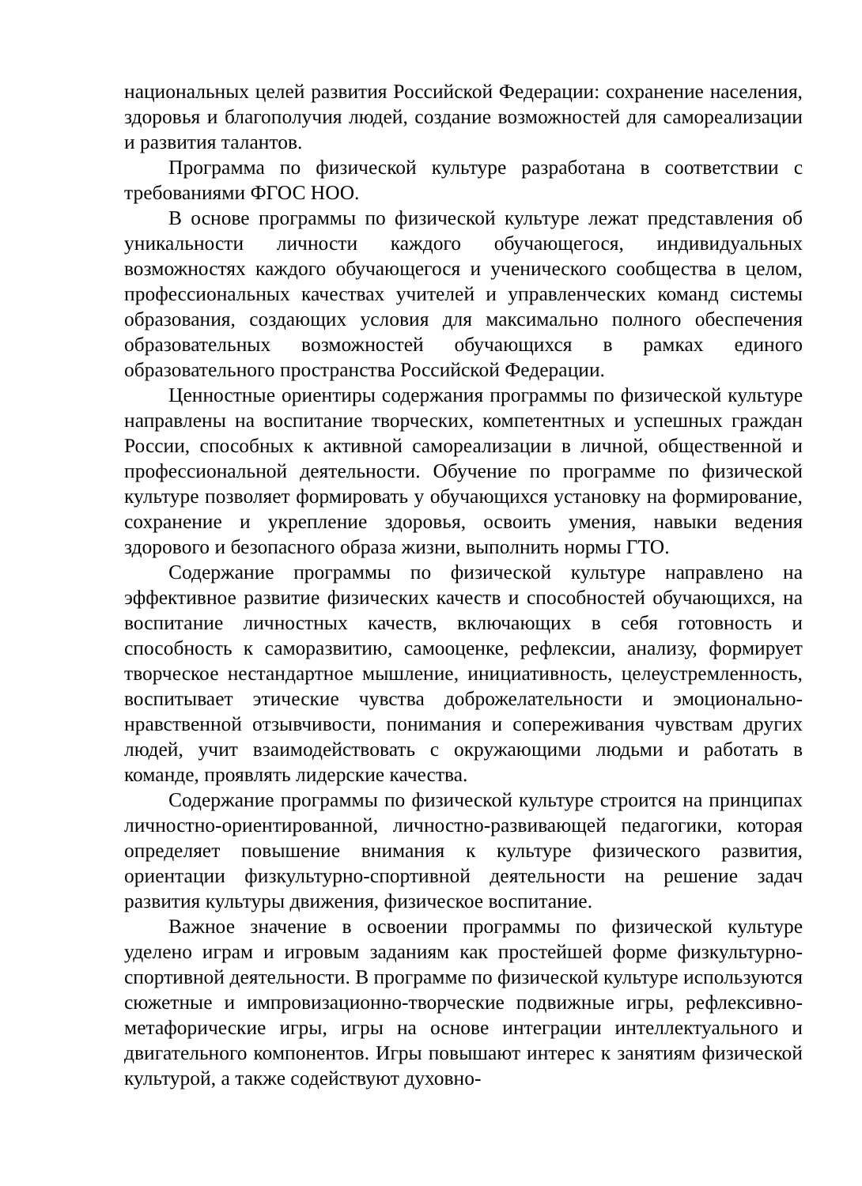национальных целей развития Российской Федерации: сохранение населения, здоровья и благополучия людей, создание возможностей для самореализации и развития талантов.
Программа по физической культуре разработана в соответствии с требованиями ФГОС НОО.
В основе программы по физической культуре лежат представления об уникальности личности каждого обучающегося, индивидуальных возможностях каждого обучающегося и ученического сообщества в целом, профессиональных качествах учителей и управленческих команд системы образования, создающих условия для максимально полного обеспечения образовательных возможностей обучающихся в рамках единого образовательного пространства Российской Федерации.
Ценностные ориентиры содержания программы по физической культуре направлены на воспитание творческих, компетентных и успешных граждан России, способных к активной самореализации в личной, общественной и профессиональной деятельности. Обучение по программе по физической культуре позволяет формировать у обучающихся установку на формирование, сохранение и укрепление здоровья, освоить умения, навыки ведения здорового и безопасного образа жизни, выполнить нормы ГТО.
Содержание программы по физической культуре направлено на эффективное развитие физических качеств и способностей обучающихся, на воспитание личностных качеств, включающих в себя готовность и способность к саморазвитию, самооценке, рефлексии, анализу, формирует творческое нестандартное мышление, инициативность, целеустремленность, воспитывает этические чувства доброжелательности и эмоционально-нравственной отзывчивости, понимания и сопереживания чувствам других людей, учит взаимодействовать с окружающими людьми и работать в команде, проявлять лидерские качества.
Содержание программы по физической культуре строится на принципах личностно-ориентированной, личностно-развивающей педагогики, которая определяет повышение внимания к культуре физического развития, ориентации физкультурно-спортивной деятельности на решение задач развития культуры движения, физическое воспитание.
Важное значение в освоении программы по физической культуре уделено играм и игровым заданиям как простейшей форме физкультурно-спортивной деятельности. В программе по физической культуре используются сюжетные и импровизационно-творческие подвижные игры, рефлексивно-метафорические игры, игры на основе интеграции интеллектуального и двигательного компонентов. Игры повышают интерес к занятиям физической культурой, а также содействуют духовно-